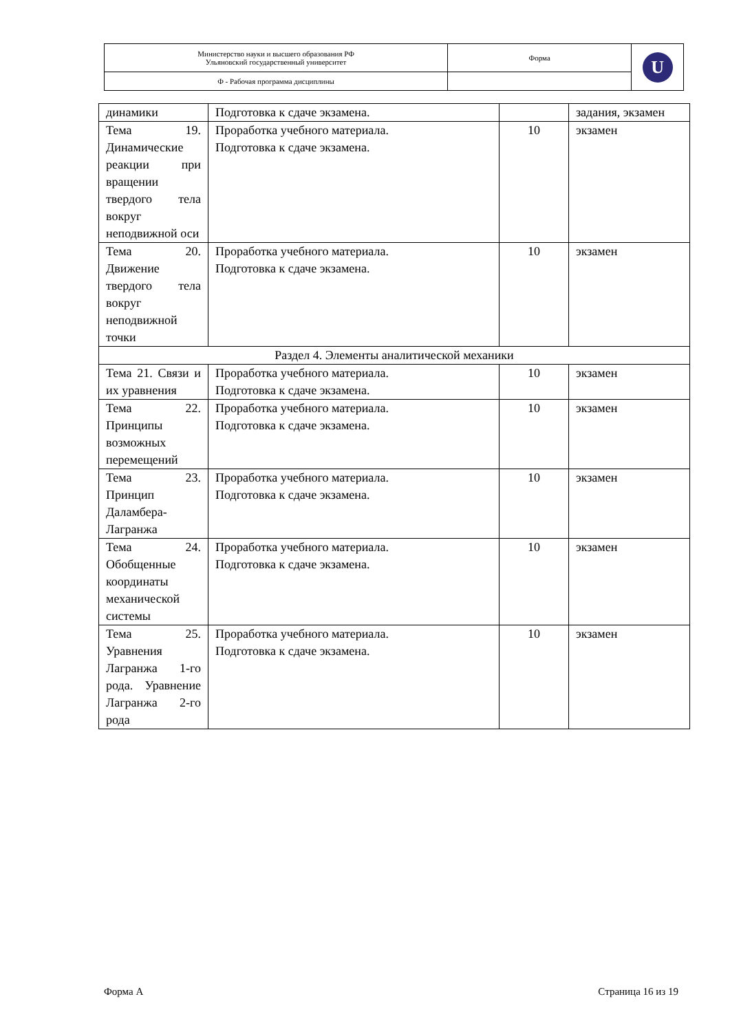| Министерство науки и высшего образования РФ Ульяновский государственный университет | Форма | U |
| Ф - Рабочая программа дисциплины | | |
| динамики | Подготовка к сдаче экзамена. | | задания, экзамен |
| Тема 19. Динамические реакции при вращении твердого тела вокруг неподвижной оси | Проработка учебного материала. Подготовка к сдаче экзамена. | 10 | экзамен |
| Тема 20. Движение твердого тела вокруг неподвижной точки | Проработка учебного материала. Подготовка к сдаче экзамена. | 10 | экзамен |
| Раздел 4. Элементы аналитической механики | | | |
| Тема 21. Связи и их уравнения | Проработка учебного материала. Подготовка к сдаче экзамена. | 10 | экзамен |
| Тема 22. Принципы возможных перемещений | Проработка учебного материала. Подготовка к сдаче экзамена. | 10 | экзамен |
| Тема 23. Принцип Даламбера-Лагранжа | Проработка учебного материала. Подготовка к сдаче экзамена. | 10 | экзамен |
| Тема 24. Обобщенные координаты механической системы | Проработка учебного материала. Подготовка к сдаче экзамена. | 10 | экзамен |
| Тема 25. Уравнения Лагранжа 1-го рода. Уравнение Лагранжа 2-го рода | Проработка учебного материала. Подготовка к сдаче экзамена. | 10 | экзамен |
Форма А Страница 16 из 19